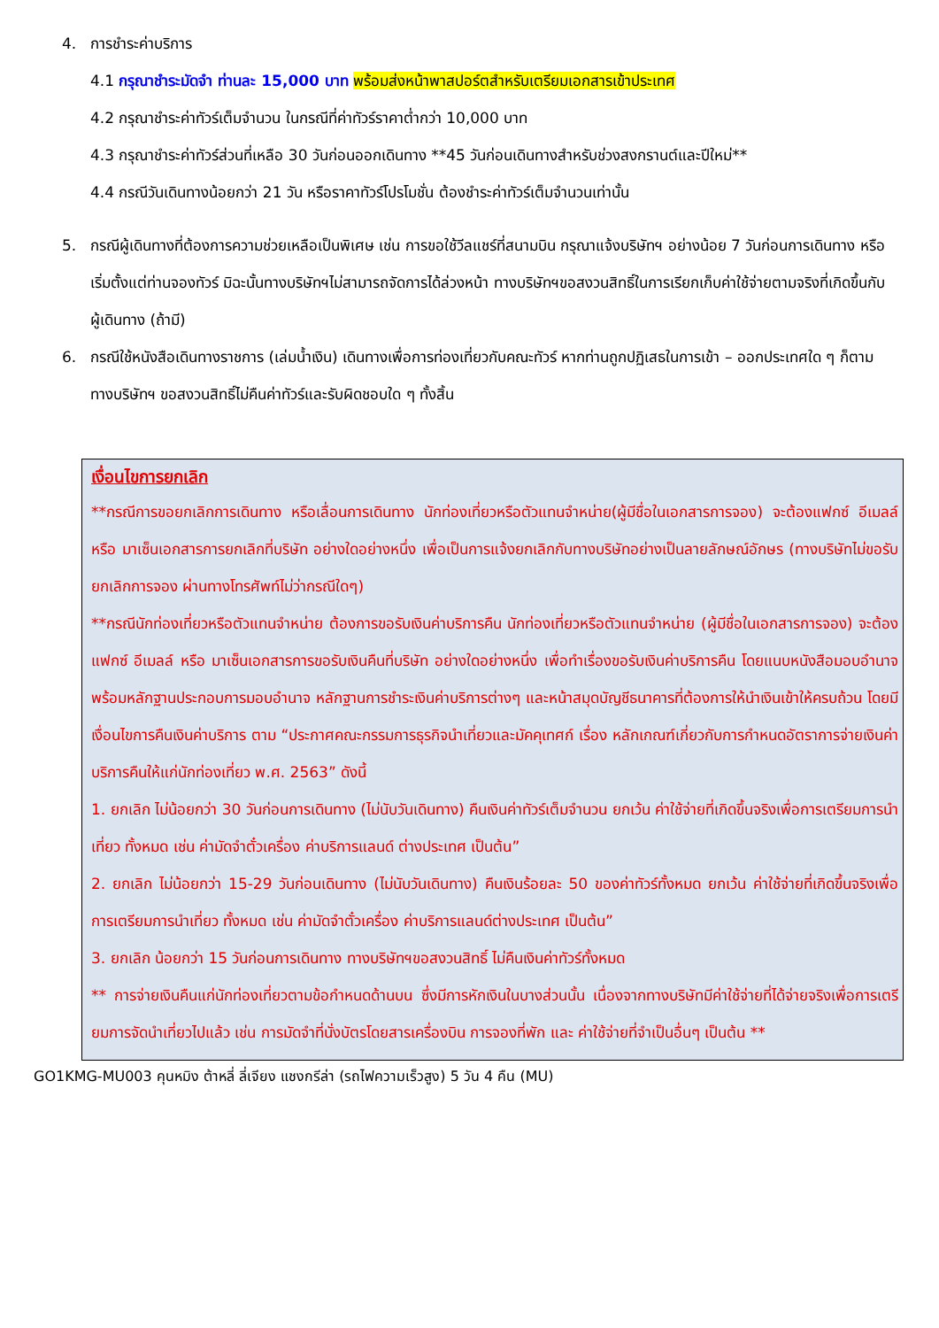4. การชำระค่าบริการ
4.1 กรุณาชำระมัดจำ ท่านละ 15,000 บาท พร้อมส่งหน้าพาสปอร์ตสำหรับเตรียมเอกสารเข้าประเทศ
4.2 กรุณาชำระค่าทัวร์เต็มจำนวน ในกรณีที่ค่าทัวร์ราคาต่ำกว่า 10,000 บาท
4.3 กรุณาชำระค่าทัวร์ส่วนที่เหลือ 30 วันก่อนออกเดินทาง **45 วันก่อนเดินทางสำหรับช่วงสงกรานต์และปีใหม่**
4.4 กรณีวันเดินทางน้อยกว่า 21 วัน หรือราคาทัวร์โปรโมชั่น ต้องชำระค่าทัวร์เต็มจำนวนเท่านั้น
5. กรณีผู้เดินทางที่ต้องการความช่วยเหลือเป็นพิเศษ เช่น การขอใช้วีลแชร์ที่สนามบิน กรุณาแจ้งบริษัทฯ อย่างน้อย 7 วันก่อนการเดินทาง หรือเริ่มตั้งแต่ท่านจองทัวร์ มิฉะนั้นทางบริษัทฯไม่สามารถจัดการได้ล่วงหน้า ทางบริษัทฯขอสงวนสิทธิ์ในการเรียกเก็บค่าใช้จ่ายตามจริงที่เกิดขึ้นกับผู้เดินทาง (ถ้ามี)
6. กรณีใช้หนังสือเดินทางราชการ (เล่มน้ำเงิน) เดินทางเพื่อการท่องเที่ยวกับคณะทัวร์ หากท่านถูกปฏิเสธในการเข้า – ออกประเทศใด ๆ ก็ตาม ทางบริษัทฯ ขอสงวนสิทธิ์ไม่คืนค่าทัวร์และรับผิดชอบใด ๆ ทั้งสิ้น
เงื่อนไขการยกเลิก
**กรณีการขอยกเลิกการเดินทาง หรือเลื่อนการเดินทาง นักท่องเที่ยวหรือตัวแทนจำหน่าย(ผู้มีชื่อในเอกสารการจอง) จะต้องแฟกซ์ อีเมลล์ หรือ มาเซ็นเอกสารการยกเลิกที่บริษัท อย่างใดอย่างหนึ่ง เพื่อเป็นการแจ้งยกเลิกกับทางบริษัทอย่างเป็นลายลักษณ์อักษร (ทางบริษัทไม่ขอรับยกเลิกการจอง ผ่านทางโทรศัพท์ไม่ว่ากรณีใดๆ)
**กรณีนักท่องเที่ยวหรือตัวแทนจำหน่าย ต้องการขอรับเงินค่าบริการคืน นักท่องเที่ยวหรือตัวแทนจำหน่าย (ผู้มีชื่อในเอกสารการจอง) จะต้องแฟกซ์ อีเมลล์ หรือ มาเซ็นเอกสารการขอรับเงินคืนที่บริษัท อย่างใดอย่างหนึ่ง เพื่อทำเรื่องขอรับเงินค่าบริการคืน โดยแนบหนังสือมอบอำนาจพร้อมหลักฐานประกอบการมอบอำนาจ หลักฐานการชำระเงินค่าบริการต่างๆ และหน้าสมุดบัญชีธนาคารที่ต้องการให้นำเงินเข้าให้ครบถ้วน โดยมีเงื่อนไขการคืนเงินค่าบริการ ตาม “ประกาศคณะกรรมการธุรกิจนำเที่ยวและมัคคุเทศก์ เรื่อง หลักเกณฑ์เกี่ยวกับการกำหนดอัตราการจ่ายเงินค่าบริการคืนให้แก่นักท่องเที่ยว พ.ศ. 2563” ดังนี้
1. ยกเลิก ไม่น้อยกว่า 30 วันก่อนการเดินทาง (ไม่นับวันเดินทาง) คืนเงินค่าทัวร์เต็มจำนวน ยกเว้น ค่าใช้จ่ายที่เกิดขึ้นจริงเพื่อการเตรียมการนำเที่ยว ทั้งหมด เช่น ค่ามัดจำตั๋วเครื่อง ค่าบริการแลนด์ ต่างประเทศ เป็นต้น”
2. ยกเลิก ไม่น้อยกว่า 15-29 วันก่อนเดินทาง (ไม่นับวันเดินทาง) คืนเงินร้อยละ 50 ของค่าทัวร์ทั้งหมด ยกเว้น ค่าใช้จ่ายที่เกิดขึ้นจริงเพื่อการเตรียมการนำเที่ยว ทั้งหมด เช่น ค่ามัดจำตั๋วเครื่อง ค่าบริการแลนด์ต่างประเทศ เป็นต้น”
3. ยกเลิก น้อยกว่า 15 วันก่อนการเดินทาง ทางบริษัทฯขอสงวนสิทธิ์ ไม่คืนเงินค่าทัวร์ทั้งหมด
** การจ่ายเงินคืนแก่นักท่องเที่ยวตามข้อกำหนดด้านบน ซึ่งมีการหักเงินในบางส่วนนั้น เนื่องจากทางบริษัทมีค่าใช้จ่ายที่ได้จ่ายจริงเพื่อการเตรียมการจัดนำเที่ยวไปแล้ว เช่น การมัดจำที่นั่งบัตรโดยสารเครื่องบิน การจองที่พัก และ ค่าใช้จ่ายที่จำเป็นอื่นๆ เป็นต้น **
GO1KMG-MU003 คุนหมิง ต้าหลี่ ลี่เจียง แชงกรีล่า (รถไฟความเร็วสูง) 5 วัน 4 คืน (MU)